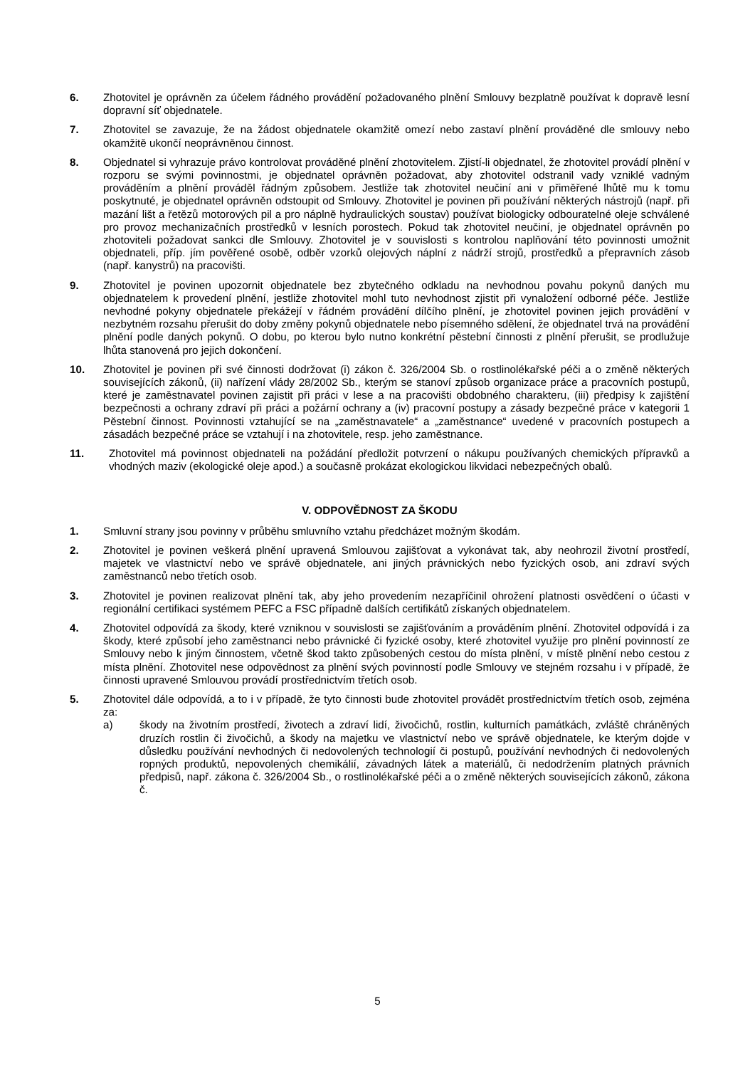6. Zhotovitel je oprávněn za účelem řádného provádění požadovaného plnění Smlouvy bezplatně používat k dopravě lesní dopravní síť objednatele.
7. Zhotovitel se zavazuje, že na žádost objednatele okamžitě omezí nebo zastaví plnění prováděné dle smlouvy nebo okamžitě ukončí neoprávněnou činnost.
8. Objednatel si vyhrazuje právo kontrolovat prováděné plnění zhotovitelem. Zjistí-li objednatel, že zhotovitel provádí plnění v rozporu se svými povinnostmi, je objednatel oprávněn požadovat, aby zhotovitel odstranil vady vzniklé vadným prováděním a plnění prováděl řádným způsobem. Jestliže tak zhotovitel neučiní ani v přiměřené lhůtě mu k tomu poskytnuté, je objednatel oprávněn odstoupit od Smlouvy. Zhotovitel je povinen při používání některých nástrojů (např. při mazání lišt a řetězů motorových pil a pro náplně hydraulických soustav) používat biologicky odbouratelné oleje schválené pro provoz mechanizačních prostředků v lesních porostech. Pokud tak zhotovitel neučiní, je objednatel oprávněn po zhotoviteli požadovat sankci dle Smlouvy. Zhotovitel je v souvislosti s kontrolou naplňování této povinnosti umožnit objednateli, příp. jím pověřené osobě, odběr vzorků olejových náplní z nádrží strojů, prostředků a přepravních zásob (např. kanystrů) na pracovišti.
9. Zhotovitel je povinen upozornit objednatele bez zbytečného odkladu na nevhodnou povahu pokynů daných mu objednatelem k provedení plnění, jestliže zhotovitel mohl tuto nevhodnost zjistit při vynaložení odborné péče. Jestliže nevhodné pokyny objednatele překážejí v řádném provádění dílčího plnění, je zhotovitel povinen jejich provádění v nezbytném rozsahu přerušit do doby změny pokynů objednatele nebo písemného sdělení, že objednatel trvá na provádění plnění podle daných pokynů. O dobu, po kterou bylo nutno konkrétní pěstební činnosti z plnění přerušit, se prodlužuje lhůta stanovená pro jejich dokončení.
10. Zhotovitel je povinen při své činnosti dodržovat (i) zákon č. 326/2004 Sb. o rostlinolékařské péči a o změně některých souvisejících zákonů, (ii) nařízení vlády 28/2002 Sb., kterým se stanoví způsob organizace práce a pracovních postupů, které je zaměstnavatel povinen zajistit při práci v lese a na pracovišti obdobného charakteru, (iii) předpisy k zajištění bezpečnosti a ochrany zdraví při práci a požární ochrany a (iv) pracovní postupy a zásady bezpečné práce v kategorii 1 Pěstební činnost. Povinnosti vztahující se na „zaměstnavatele“ a „zaměstnance“ uvedené v pracovních postupech a zásadách bezpečné práce se vztahují i na zhotovitele, resp. jeho zaměstnance.
11. Zhotovitel má povinnost objednateli na požádání předložit potvrzení o nákupu používaných chemických přípravků a vhodných maziv (ekologické oleje apod.) a současně prokázat ekologickou likvidaci nebezpečných obalů.
V. ODPOVĚDNOST ZA ŠKODU
1. Smluvní strany jsou povinny v průběhu smluvního vztahu předcházet možným škodám.
2. Zhotovitel je povinen veškerá plnění upravená Smlouvou zajišťovat a vykonávat tak, aby neohrozil životní prostředí, majetek ve vlastnictví nebo ve správě objednatele, ani jiných právnických nebo fyzických osob, ani zdraví svých zaměstnanců nebo třetích osob.
3. Zhotovitel je povinen realizovat plnění tak, aby jeho provedením nezapříčinil ohrožení platnosti osvědčení o účasti v regionální certifikaci systémem PEFC a FSC případně dalších certifikátů získaných objednatelem.
4. Zhotovitel odpovídá za škody, které vzniknou v souvislosti se zajišťováním a prováděním plnění. Zhotovitel odpovídá i za škody, které způsobí jeho zaměstnanci nebo právnické či fyzické osoby, které zhotovitel využije pro plnění povinností ze Smlouvy nebo k jiným činnostem, včetně škod takto způsobených cestou do místa plnění, v místě plnění nebo cestou z místa plnění. Zhotovitel nese odpovědnost za plnění svých povinností podle Smlouvy ve stejném rozsahu i v případě, že činnosti upravené Smlouvou provádí prostřednictvím třetích osob.
5. Zhotovitel dále odpovídá, a to i v případě, že tyto činnosti bude zhotovitel provádět prostřednictvím třetích osob, zejména za:
a) škody na životním prostředí, životech a zdraví lidí, živočichů, rostlin, kulturních památkách, zvláště chráněných druzích rostlin či živočichů, a škody na majetku ve vlastnictví nebo ve správě objednatele, ke kterým dojde v důsledku používání nevhodných či nedovolených technologií či postupů, používání nevhodných či nedovolených ropných produktů, nepovolených chemikálií, závadných látek a materiálů, či nedodržením platných právních předpisů, např. zákona č. 326/2004 Sb., o rostlinolékařské péči a o změně některých souvisejících zákonů, zákona č.
5